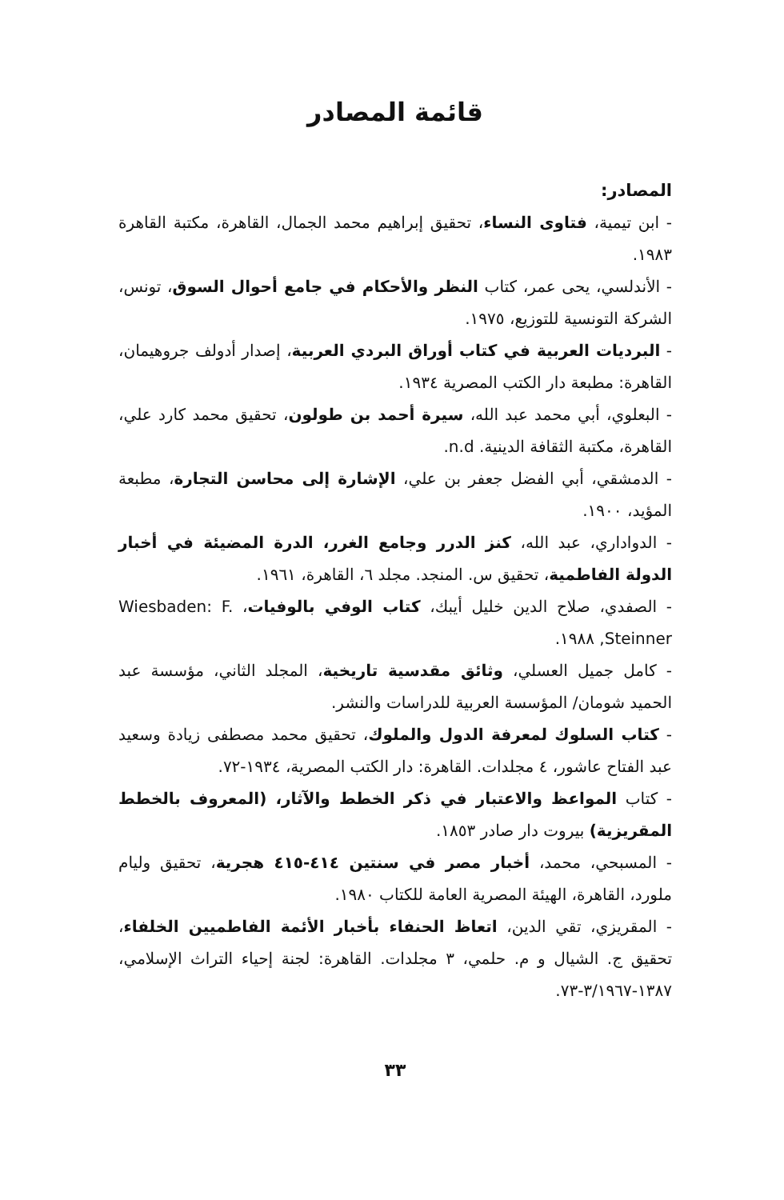قائمة المصادر
المصادر:
- ابن تيمية، فتاوى النساء، تحقيق إبراهيم محمد الجمال، القاهرة، مكتبة القاهرة ١٩٨٣.
- الأندلسي، يحى عمر، كتاب النظر والأحكام في جامع أحوال السوق، تونس، الشركة التونسية للتوزيع، ١٩٧٥.
- البرديات العربية في كتاب أوراق البردي العربية، إصدار أدولف جروهيمان، القاهرة: مطبعة دار الكتب المصرية ١٩٣٤.
- البعلوي، أبي محمد عبد الله، سيرة أحمد بن طولون، تحقيق محمد كارد علي، القاهرة، مكتبة الثقافة الدينية. n.d.
- الدمشقي، أبي الفضل جعفر بن علي، الإشارة إلى محاسن التجارة، مطبعة المؤيد، ١٩٠٠.
- الدواداري، عبد الله، كنز الدرر وجامع الغرر، الدرة المضيئة في أخبار الدولة الفاطمية، تحقيق س. المنجد. مجلد ٦، القاهرة، ١٩٦١.
- الصفدي، صلاح الدين خليل أيبك، كتاب الوفي بالوفيات، Wiesbaden: F. Steinner, ١٩٨٨.
- كامل جميل العسلي، وثائق مقدسية تاريخية، المجلد الثاني، مؤسسة عبد الحميد شومان/ المؤسسة العربية للدراسات والنشر.
- كتاب السلوك لمعرفة الدول والملوك، تحقيق محمد مصطفى زيادة وسعيد عبد الفتاح عاشور، ٤ مجلدات. القاهرة: دار الكتب المصرية، ١٩٣٤-٧٢.
- كتاب المواعظ والاعتبار في ذكر الخطط والآثار، (المعروف بالخطط المقريزية) بيروت دار صادر ١٨٥٣.
- المسبحي، محمد، أخبار مصر في سنتين ٤١٤-٤١٥ هجرية، تحقيق وليام ملورد، القاهرة، الهيئة المصرية العامة للكتاب ١٩٨٠.
- المقريزي، تقي الدين، اتعاظ الحنفاء بأخبار الأئمة الفاطميين الخلفاء، تحقيق ج. الشيال و م. حلمي، ٣ مجلدات. القاهرة: لجنة إحياء التراث الإسلامي، ١٣٨٧-٣/١٩٦٧-٧٣.
٣٣